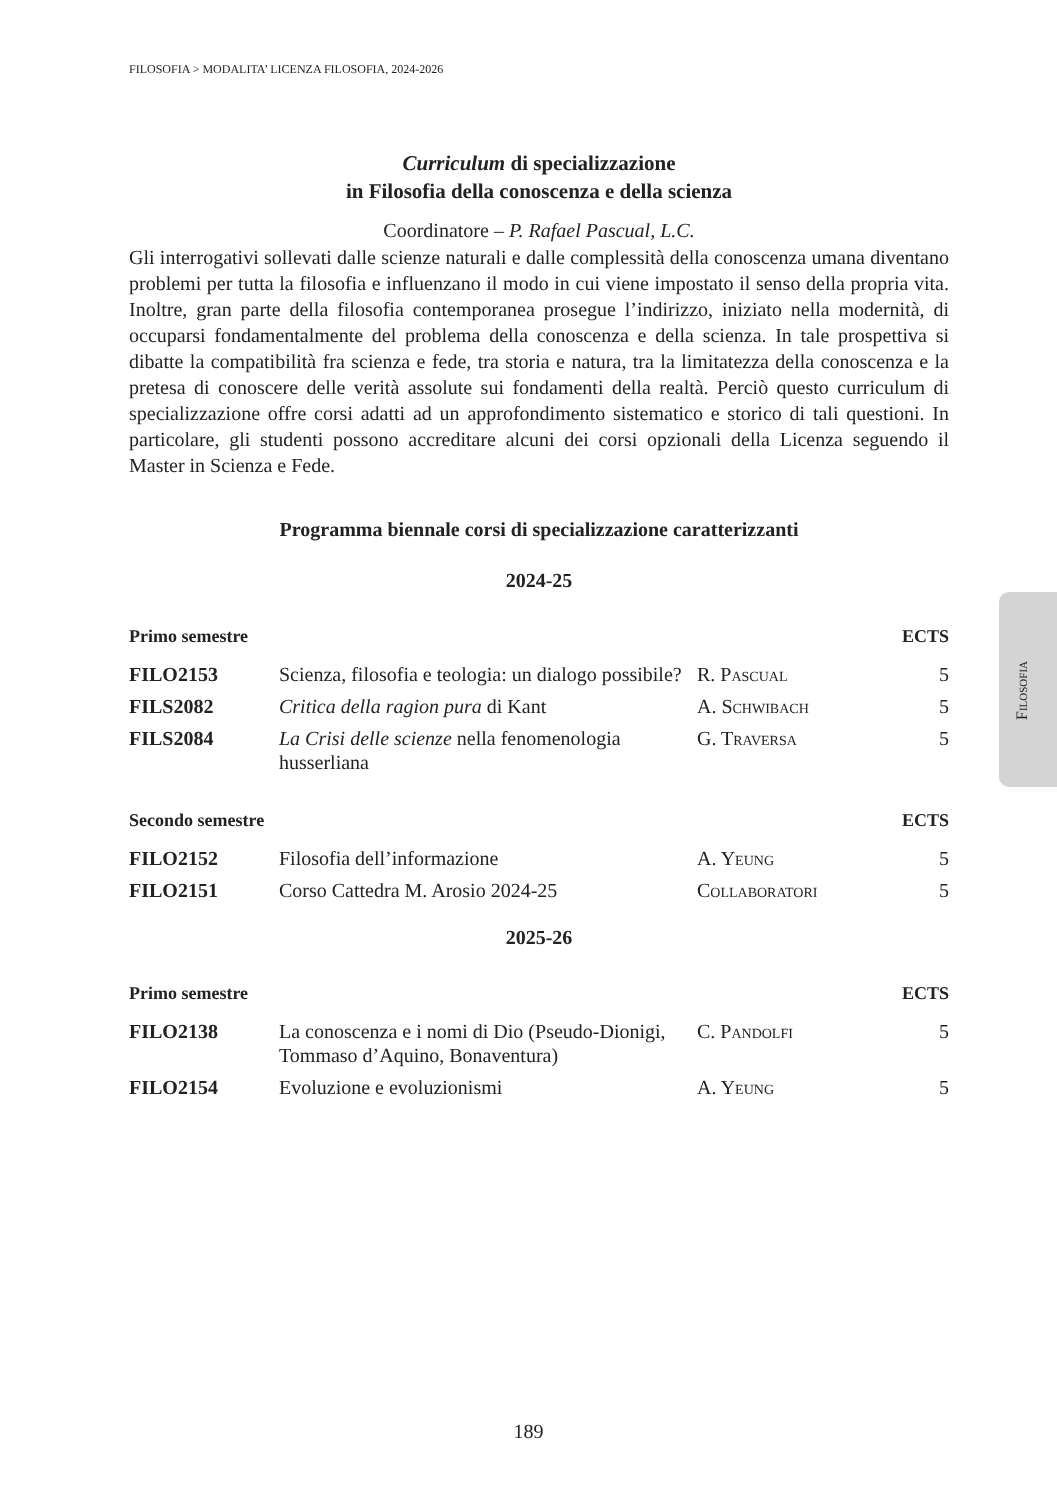Filosofia
FILOSOFIA > MODALITA’ LICENZA FILOSOFIA, 2024-2026
Curriculum di specializzazione
in Filosofia della conoscenza e della scienza
Coordinatore – P. Rafael Pascual, L.C.
Gli interrogativi sollevati dalle scienze naturali e dalle complessità della conoscenza umana diventano problemi per tutta la filosofia e influenzano il modo in cui viene impostato il senso della propria vita. Inoltre, gran parte della filosofia contemporanea prosegue l’indirizzo, iniziato nella modernità, di occuparsi fondamentalmente del problema della conoscenza e della scienza. In tale prospettiva si dibatte la compatibilità fra scienza e fede, tra storia e natura, tra la limitatezza della conoscenza e la pretesa di conoscere delle verità assolute sui fondamenti della realtà. Perciò questo curriculum di specializzazione offre corsi adatti ad un approfondimento sistematico e storico di tali questioni. In particolare, gli studenti possono accreditare alcuni dei corsi opzionali della Licenza seguendo il Master in Scienza e Fede.
Programma biennale corsi di specializzazione caratterizzanti
2024-25
| Primo semestre | | | ECTS |
| --- | --- | --- | --- |
| FILO2153 | Scienza, filosofia e teologia: un dialogo possibile? | R. Pascual | 5 |
| FILS2082 | Critica della ragion pura di Kant | A. Schwibach | 5 |
| FILS2084 | La Crisi delle scienze nella fenomenologia husserliana | G. Traversa | 5 |
| Secondo semestre | | | ECTS |
| FILO2152 | Filosofia dell’informazione | A. Yeung | 5 |
| FILO2151 | Corso Cattedra M. Arosio 2024-25 | Collaboratori | 5 |
2025-26
| Primo semestre | | | ECTS |
| --- | --- | --- | --- |
| FILO2138 | La conoscenza e i nomi di Dio (Pseudo-Dionigi, Tommaso d’Aquino, Bonaventura) | C. Pandolfi | 5 |
| FILO2154 | Evoluzione e evoluzionismi | A. Yeung | 5 |
189